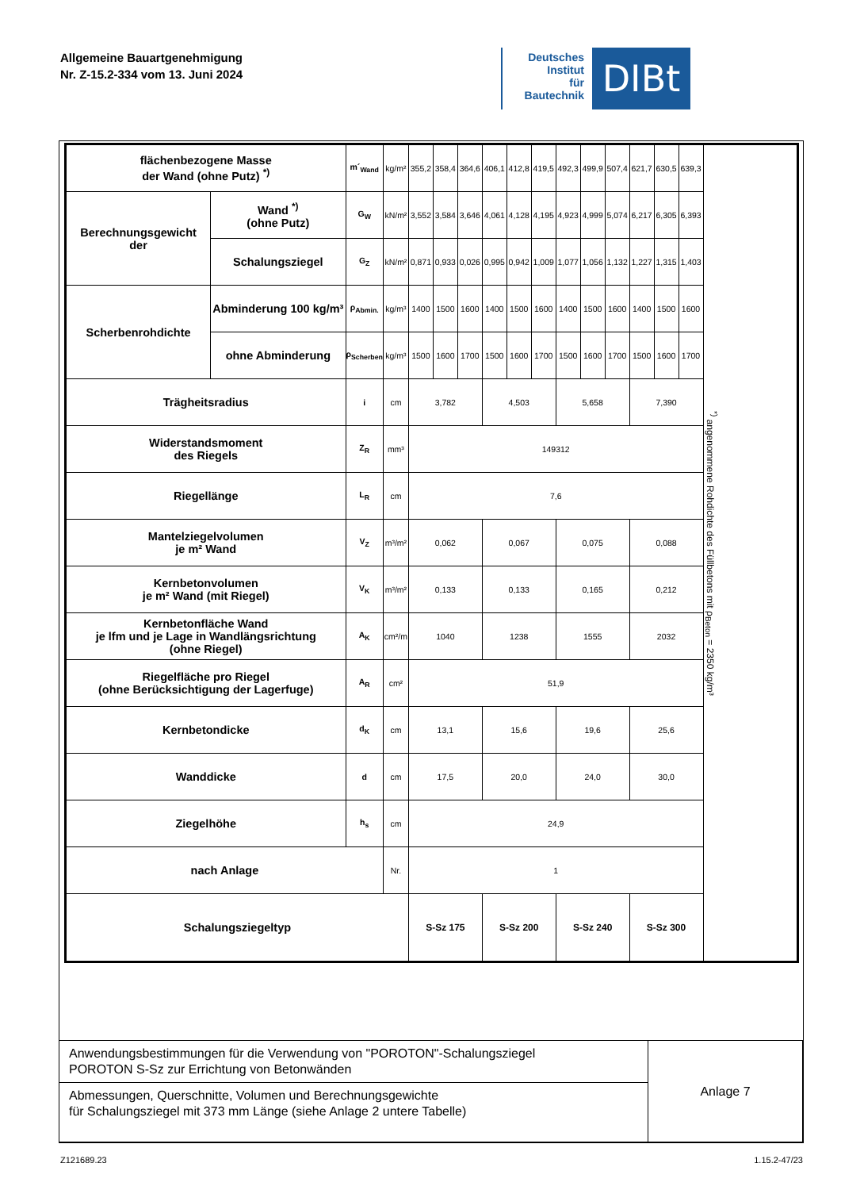Allgemeine Bauartgenehmigung
Nr. Z-15.2-334 vom 13. Juni 2024
Deutsches
Institut
für
Bautechnik
DIBt
| flächenbezogene Masse der Wand (ohne Putz) <sup>*)</sup> | | m´<sub>Wand</sub> | kg/m² | 355,2 | 358,4 | 364,6 | 406,1 | 412,8 | 419,5 | 492,3 | 499,9 | 507,4 | 621,7 | 630,5 | 639,3 | <sup>*)</sup> angenommene Rohdichte des Füllbetons mit ρ<sub>Beton</sub> = 2350 kg/m³ |
| Berechnungsgewicht der | Wand <sup>*)</sup> (ohne Putz) | G<sub>W</sub> | kN/m² | 3,552 | 3,584 | 3,646 | 4,061 | 4,128 | 4,195 | 4,923 | 4,999 | 5,074 | 6,217 | 6,305 | 6,393 | |
| | Schalungsziegel | G<sub>Z</sub> | kN/m² | 0,871 | 0,933 | 0,026 | 0,995 | 0,942 | 1,009 | 1,077 | 1,056 | 1,132 | 1,227 | 1,315 | 1,403 | |
| Scherbenrohdichte | Abminderung 100 kg/m³ | ρ<sub>Abmin.</sub> | kg/m³ | 1400 | 1500 | 1600 | 1400 | 1500 | 1600 | 1400 | 1500 | 1600 | 1400 | 1500 | 1600 | |
| | ohne Abminderung | ρ<sub>Scherben</sub> | kg/m³ | 1500 | 1600 | 1700 | 1500 | 1600 | 1700 | 1500 | 1600 | 1700 | 1500 | 1600 | 1700 | |
| Trägheitsradius | | i | cm | 3,782 | | | 4,503 | | | 5,658 | | | 7,390 | | | |
| Widerstandsmoment des Riegels | | Z<sub>R</sub> | mm³ | 149312 | | | | | | | | | | | | |
| Riegellänge | | L<sub>R</sub> | cm | 7,6 | | | | | | | | | | | | |
| Mantelziegelvolumen je m² Wand | | V<sub>Z</sub> | m³/m² | 0,062 | | | 0,067 | | | 0,075 | | | 0,088 | | | |
| Kernbetonvolumen je m² Wand (mit Riegel) | | V<sub>K</sub> | m³/m² | 0,133 | | | 0,133 | | | 0,165 | | | 0,212 | | | |
| Kernbetonfläche Wand je lfm und je Lage in Wandlängsrichtung (ohne Riegel) | | A<sub>K</sub> | cm²/m | 1040 | | | 1238 | | | 1555 | | | 2032 | | | |
| Riegelfläche pro Riegel (ohne Berücksichtigung der Lagerfuge) | | A<sub>R</sub> | cm² | 51,9 | | | | | | | | | | | | |
| Kernbetondicke | | d<sub>K</sub> | cm | 13,1 | | | 15,6 | | | 19,6 | | | 25,6 | | | |
| Wanddicke | | d | cm | 17,5 | | | 20,0 | | | 24,0 | | | 30,0 | | | |
| Ziegelhöhe | | h<sub>s</sub> | cm | 24,9 | | | | | | | | | | | | |
| nach Anlage | | | Nr. | 1 | | | | | | | | | | | | |
| Schalungsziegeltyp | | | | S-Sz 175 | | | S-Sz 200 | | | S-Sz 240 | | | S-Sz 300 | | | |
| Anwendungsbestimmungen für die Verwendung von "POROTON"-Schalungsziegel POROTON S-Sz zur Errichtung von Betonwänden | Anlage 7 |
| Abmessungen, Querschnitte, Volumen und Berechnungsgewichte für Schalungsziegel mit 373 mm Länge (siehe Anlage 2 untere Tabelle) | |
Z121689.23 1.15.2-47/23